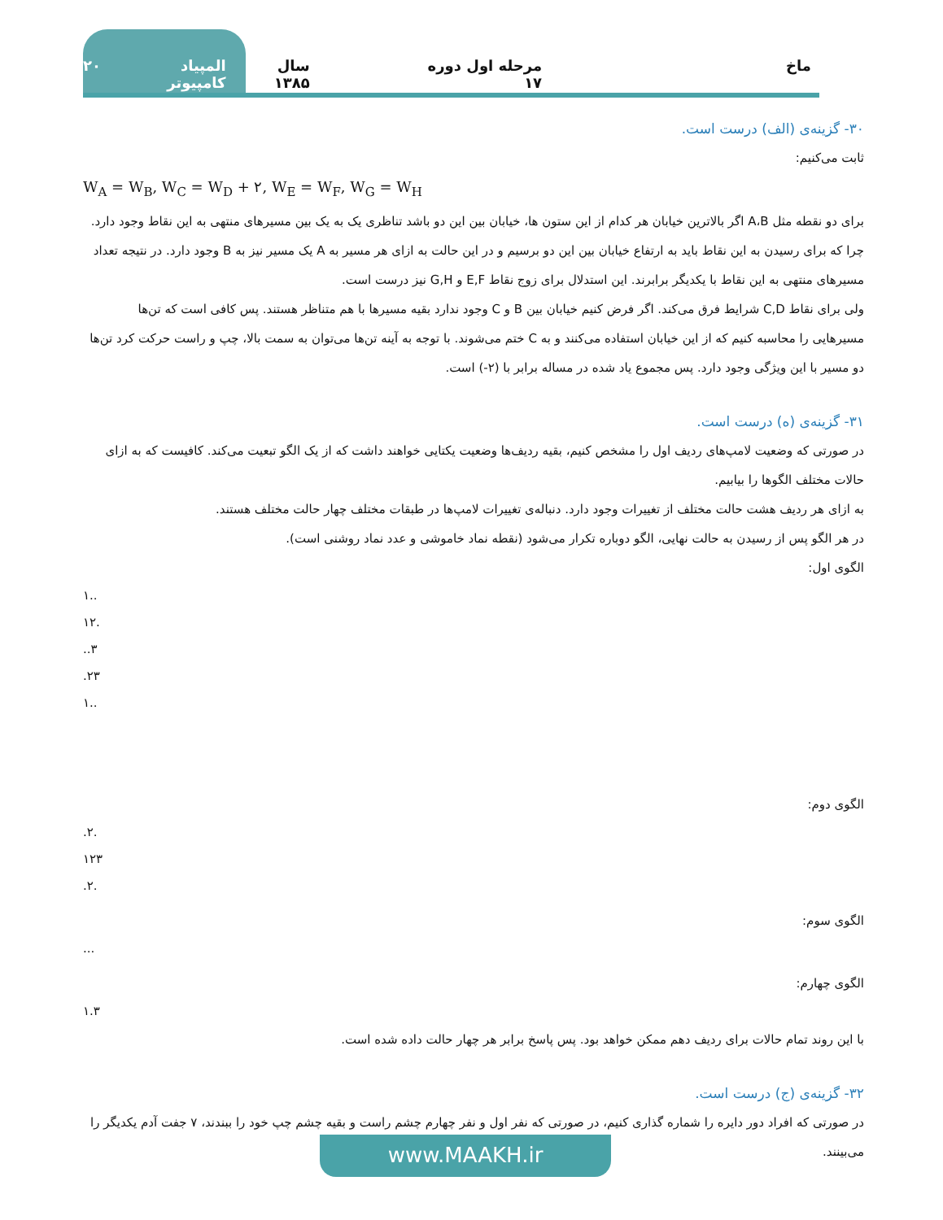ماخ مرحله اول دوره ۱۷ سال ۱۳۸۵ المپیاد کامپیوتر ۲۰
۳۰- گزینه‌ی (الف) درست است.
ثابت می‌کنیم:
W<sub>A</sub> = W<sub>B</sub>, W<sub>C</sub> = W<sub>D</sub> + ۲, W<sub>E</sub> = W<sub>F</sub>, W<sub>G</sub> = W<sub>H</sub>
برای دو نقطه مثل A،B اگر بالاترین خیابان هر کدام از این ستون ها، خیابان بین این دو باشد تناظری یک به یک بین مسیرهای منتهی به این نقاط وجود دارد. چرا که برای رسیدن به این نقاط باید به ارتفاع خیابان بین این دو برسیم و در این حالت به ازای هر مسیر به A یک مسیر نیز به B وجود دارد. در نتیجه تعداد مسیرهای منتهی به این نقاط با یکدیگر برابرند. این استدلال برای زوج نقاط E,F و G,H نیز درست است.
ولی برای نقاط C,D شرایط فرق می‌کند. اگر فرض کنیم خیابان بین B و C وجود ندارد بقیه مسیرها با هم متناظر هستند. پس کافی است که تن‌ها مسیرهایی را محاسبه کنیم که از این خیابان استفاده می‌کنند و به C ختم می‌شوند. با توجه به آینه تن‌ها می‌توان به سمت بالا، چپ و راست حرکت کرد تن‌ها دو مسیر با این ویژگی وجود دارد. پس مجموع یاد شده در مساله برابر با (۲-) است.
۳۱- گزینه‌ی (ه) درست است.
در صورتی که وضعیت لامپ‌های ردیف اول را مشخص کنیم، بقیه ردیف‌ها وضعیت یکتایی خواهند داشت که از یک الگو تبعیت می‌کند. کافیست که به ازای حالات مختلف الگوها را بیابیم.
به ازای هر ردیف هشت حالت مختلف از تغییرات وجود دارد. دنباله‌ی تغییرات لامپ‌ها در طبقات مختلف چهار حالت مختلف هستند.
در هر الگو پس از رسیدن به حالت نهایی، الگو دوباره تکرار می‌شود (نقطه نماد خاموشی و عدد نماد روشنی است).
الگوی اول:
۱..
۱۲.
..۳
.۲۳
۱..
الگوی دوم:
.۲.
۱۲۳
.۲.
الگوی سوم:
...
الگوی چهارم:
۱.۳
با این روند تمام حالات برای ردیف دهم ممکن خواهد بود. پس پاسخ برابر هر چهار حالت داده شده است.
۳۲- گزینه‌ی (ج) درست است.
در صورتی که افراد دور دایره را شماره گذاری کنیم، در صورتی که نفر اول و نفر چهارم چشم راست و بقیه چشم چپ خود را ببندند، ۷ جفت آدم یکدیگر را می‌بینند.
www.MAAKH.ir